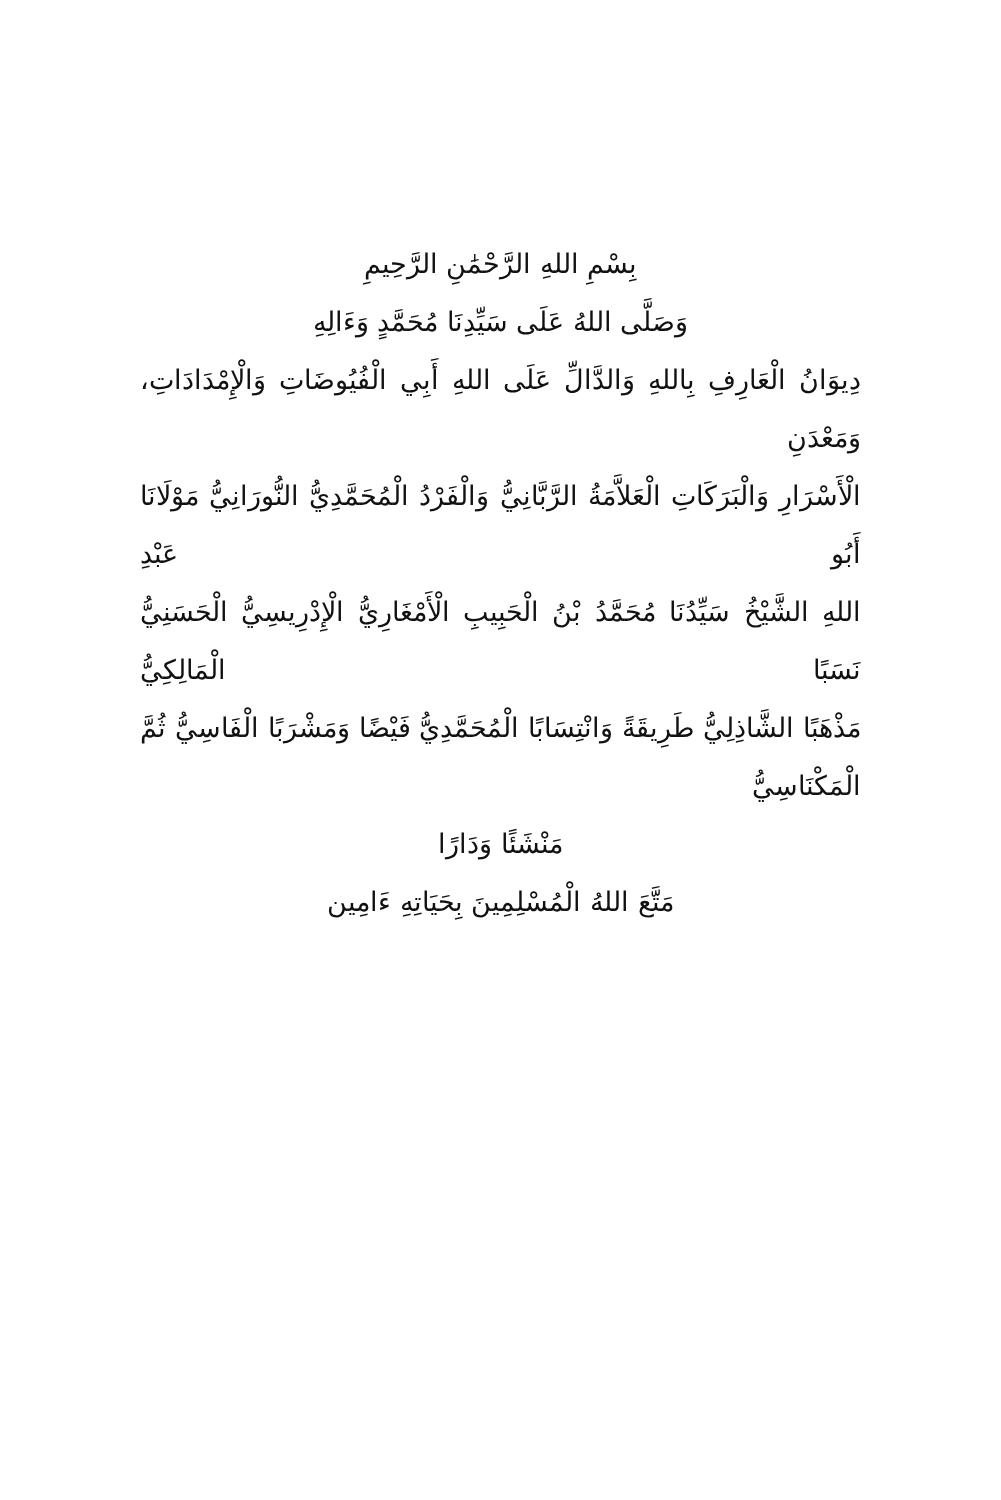بِسْمِ اللهِ الرَّحْمَٰنِ الرَّحِيمِ
وَصَلَّى اللهُ عَلَى سَيِّدِنَا مُحَمَّدٍ وَءَالِهِ
دِيوَانُ الْعَارِفِ بِاللهِ وَالدَّالِّ عَلَى اللهِ أَبِي الْفُيُوضَاتِ وَالْإِمْدَادَاتِ، وَمَعْدَنِ
الْأَسْرَارِ وَالْبَرَكَاتِ الْعَلاَّمَةُ الرَّبَّانِيُّ وَالْفَرْدُ الْمُحَمَّدِيُّ النُّورَانِيُّ مَوْلَانَا أَبُو عَبْدِ
اللهِ الشَّيْخُ سَيِّدُنَا مُحَمَّدُ بْنُ الْحَبِيبِ الْأَمْغَارِيُّ الْإِدْرِيسِيُّ الْحَسَنِيُّ نَسَبًا الْمَالِكِيُّ
مَذْهَبًا الشَّاذِلِيُّ طَرِيقَةً وَانْتِسَابًا الْمُحَمَّدِيُّ فَيْضًا وَمَشْرَبًا الْفَاسِيُّ ثُمَّ الْمَكْنَاسِيُّ
مَنْشَئًا وَدَارًا
مَتَّعَ اللهُ الْمُسْلِمِينَ بِحَيَاتِهِ ءَامِين